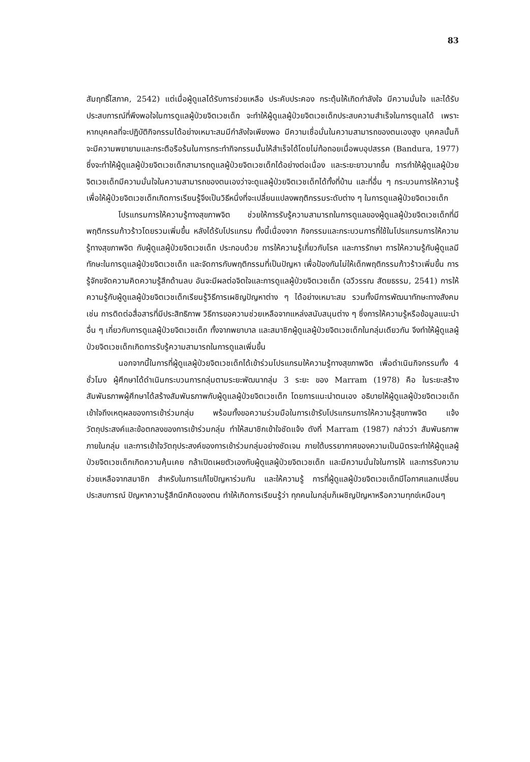83
สัมฤทธิ์โสภาค, 2542) แต่เมื่อผู้ดูแลได้รับการช่วยเหลือ ประคับประคอง กระตุ้นให้เกิดกำลังใจ มีความมั่นใจ และได้รับประสบการณ์ที่พึงพอใจในการดูแลผู้ป่วยจิตเวชเด็ก จะทำให้ผู้ดูแลผู้ป่วยจิตเวชเด็กประสบความสำเร็จในการดูแลได้ เพราะหากบุคคลที่จะปฏิบัติกิจกรรมได้อย่างเหมาะสมมีกำลังใจเพียงพอ มีความเชื่อมั่นในความสามารถของตนเองสูง บุคคลนั้นก็จะมีความพยายามและกระตือรือร้นในการกระทำกิจกรรมนั้นให้สำเร็จได้โดยไม่ท้อถอยเมื่อพบอุปสรรค (Bandura, 1977) ซึ่งจะทำให้ผู้ดูแลผู้ป่วยจิตเวชเด็กสามารถดูแลผู้ป่วยจิตเวชเด็กได้อย่างต่อเนื่อง และระยะยาวมากขึ้น การทำให้ผู้ดูแลผู้ป่วยจิตเวชเด็กมีความมั่นใจในความสามารถของตนเองว่าจะดูแลผู้ป่วยจิตเวชเด็กได้ทั้งที่บ้าน และที่อื่น ๆ กระบวนการให้ความรู้ เพื่อให้ผู้ป่วยจิตเวชเด็กเกิดการเรียนรู้จึงเป็นวิธีหนึ่งที่จะเปลี่ยนแปลงพฤติกรรมระดับต่าง ๆ ในการดูแลผู้ป่วยจิตเวชเด็ก
โปรแกรมการให้ความรู้ทางสุขภาพจิต ช่วยให้การรับรู้ความสามารถในการดูแลของผู้ดูแลผู้ป่วยจิตเวชเด็กที่มีพฤติกรรมก้าวร้าวโดยรวมเพิ่มขึ้น หลังได้รับโปรแกรม ทั้งนี้เนื่องจาก กิจกรรมและกระบวนการที่ใช้ในโปรแกรมการให้ความรู้ทางสุขภาพจิต กับผู้ดูแลผู้ป่วยจิตเวชเด็ก ประกอบด้วย การให้ความรู้เกี่ยวกับโรค และการรักษา การให้ความรู้กับผู้ดูแลมีทักษะในการดูแลผู้ป่วยจิตเวชเด็ก และจัดการกับพฤติกรรมที่เป็นปัญหา เพื่อป้องกันไม่ให้เด็กพฤติกรรมก้าวร้าวเพิ่มขึ้น การรู้จักขจัดความคิดความรู้สึกด้านลบ อันจะมีผลต่อจิตใจและการดูแลผู้ป่วยจิตเวชเด็ก (ฉวีวรรณ สัตยธรรม, 2541) การให้ความรู้กับผู้ดูแลผู้ป่วยจิตเวชเด็กเรียนรู้วิธีการเผชิญปัญหาต่าง ๆ ได้อย่างเหมาะสม รวมทั้งมีการพัฒนาทักษะทางสังคม เช่น การติดต่อสื่อสารที่มีประสิทธิภาพ วิธีการขอความช่วยเหลือจากแหล่งสนับสนุนต่าง ๆ ซึ่งการให้ความรู้หรือข้อมูลแนะนำอื่น ๆ เกี่ยวกับการดูแลผู้ป่วยจิตเวชเด็ก ทั้งจากพยาบาล และสมาชิกผู้ดูแลผู้ป่วยจิตเวชเด็กในกลุ่มเดียวกัน จึงทำให้ผู้ดูแลผู้ป่วยจิตเวชเด็กเกิดการรับรู้ความสามารถในการดูแลเพิ่มขึ้น
นอกจากนี้ในการที่ผู้ดูแลผู้ป่วยจิตเวชเด็กได้เข้าร่วมโปรแกรมให้ความรู้ทางสุขภาพจิต เพื่อดำเนินกิจกรรมทั้ง 4 ชั่วโมง ผู้ศึกษาได้ดำเนินกระบวนการกลุ่มตามระยะพัฒนากลุ่ม 3 ระยะ ของ Marram (1978) คือ ในระยะสร้างสัมพันธภาพผู้ศึกษาได้สร้างสัมพันธภาพกับผู้ดูแลผู้ป่วยจิตเวชเด็ก โดยการแนะนำตนเอง อธิบายให้ผู้ดูแลผู้ป่วยจิตเวชเด็กเข้าใจถึงเหตุผลของการเข้าร่วมกลุ่ม พร้อมทั้งขอความร่วมมือในการเข้ารับโปรแกรมการให้ความรู้สุขภาพจิต แจ้งวัตถุประสงค์และข้อตกลงของการเข้าร่วมกลุ่ม ทำให้สมาชิกเข้าใจชัดแจ้ง ดังที่ Marram (1987) กล่าวว่า สัมพันธภาพภายในกลุ่ม และการเข้าใจวัตถุประสงค์ของการเข้าร่วมกลุ่มอย่างชัดเจน ภายใต้บรรยากาศของความเป็นมิตรจะทำให้ผู้ดูแลผู้ป่วยจิตเวชเด็กเกิดความคุ้นเคย กล้าเปิดเผยตัวเองกับผู้ดูแลผู้ป่วยจิตเวชเด็ก และมีความมั่นใจในการให้ และการรับความช่วยเหลือจากสมาชิก สำหรับในการแก้ไขปัญหาร่วมกัน และให้ความรู้ การที่ผู้ดูแลผู้ป่วยจิตเวชเด็กมีโอกาศแลกเปลี่ยนประสบการณ์ ปัญหาความรู้สึกนึกคิดของตน ทำให้เกิดการเรียนรู้ว่า ทุกคนในกลุ่มก็เผชิญปัญหาหรือความทุกข์เหมือนๆ